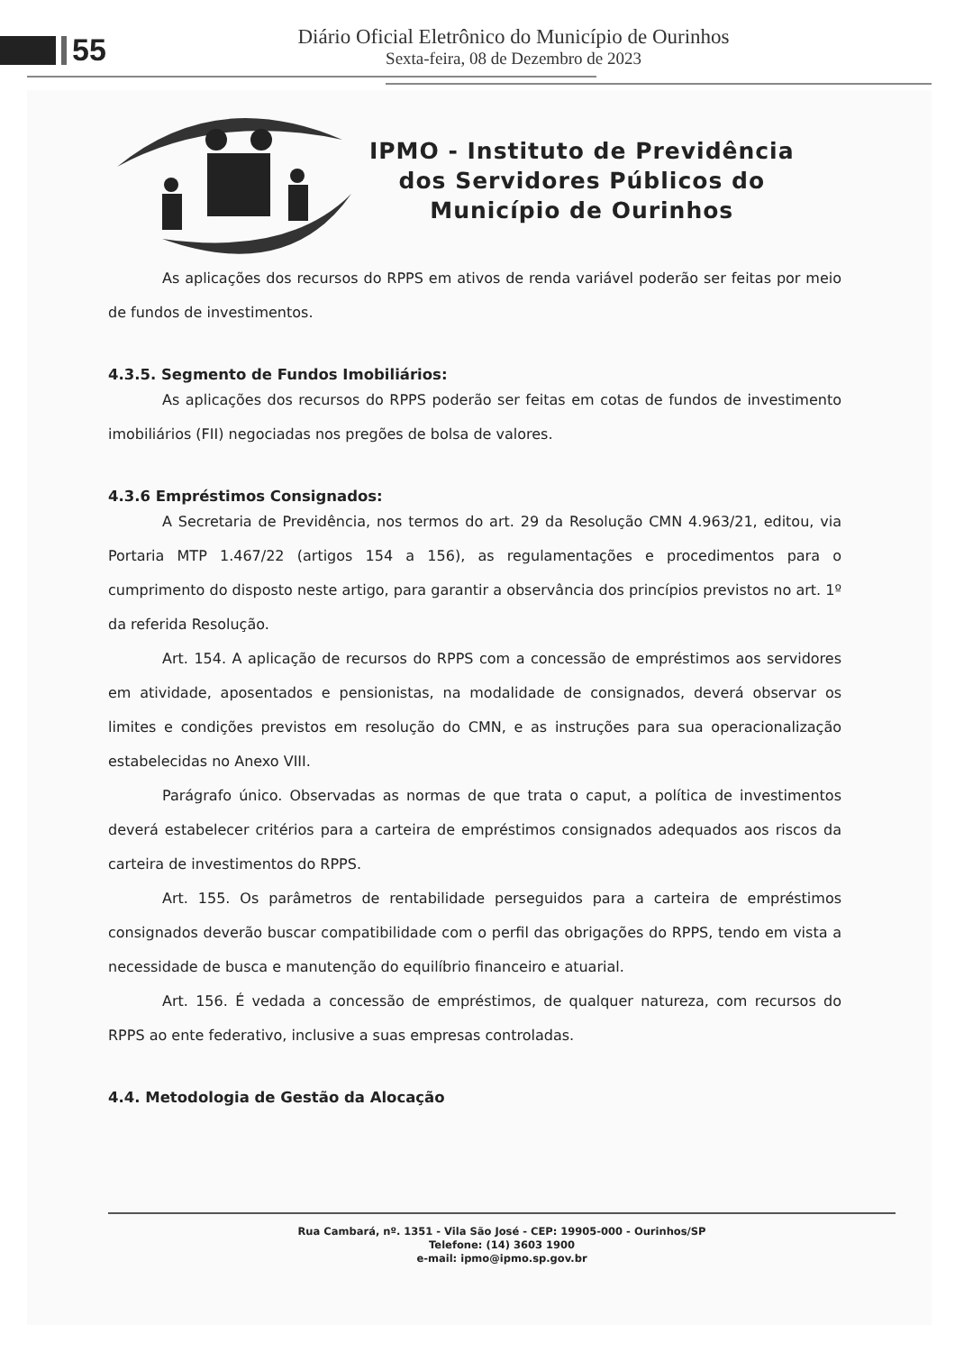55
Diário Oficial Eletrônico do Município de Ourinhos
Sexta-feira, 08 de Dezembro de 2023
IPMO - Instituto de Previdência
dos Servidores Públicos do
Município de Ourinhos
As aplicações dos recursos do RPPS em ativos de renda variável poderão ser feitas por meio de fundos de investimentos.
4.3.5. Segmento de Fundos Imobiliários:
As aplicações dos recursos do RPPS poderão ser feitas em cotas de fundos de investimento imobiliários (FII) negociadas nos pregões de bolsa de valores.
4.3.6 Empréstimos Consignados:
A Secretaria de Previdência, nos termos do art. 29 da Resolução CMN 4.963/21, editou, via Portaria MTP 1.467/22 (artigos 154 a 156), as regulamentações e procedimentos para o cumprimento do disposto neste artigo, para garantir a observância dos princípios previstos no art. 1º da referida Resolução.
Art. 154. A aplicação de recursos do RPPS com a concessão de empréstimos aos servidores em atividade, aposentados e pensionistas, na modalidade de consignados, deverá observar os limites e condições previstos em resolução do CMN, e as instruções para sua operacionalização estabelecidas no Anexo VIII.
Parágrafo único. Observadas as normas de que trata o caput, a política de investimentos deverá estabelecer critérios para a carteira de empréstimos consignados adequados aos riscos da carteira de investimentos do RPPS.
Art. 155. Os parâmetros de rentabilidade perseguidos para a carteira de empréstimos consignados deverão buscar compatibilidade com o perfil das obrigações do RPPS, tendo em vista a necessidade de busca e manutenção do equilíbrio financeiro e atuarial.
Art. 156. É vedada a concessão de empréstimos, de qualquer natureza, com recursos do RPPS ao ente federativo, inclusive a suas empresas controladas.
4.4. Metodologia de Gestão da Alocação
Rua Cambará, nº. 1351 - Vila São José - CEP: 19905-000 - Ourinhos/SP
Telefone: (14) 3603 1900
e-mail: ipmo@ipmo.sp.gov.br